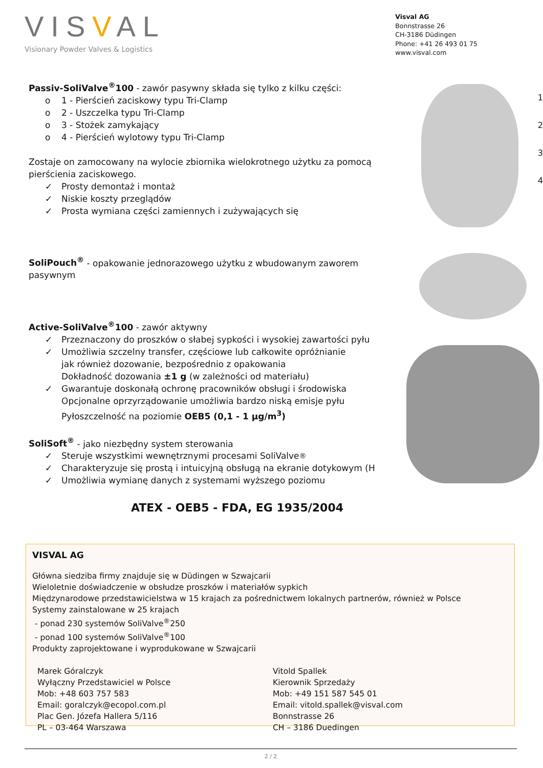VISVAL
Visionary Powder Valves & Logistics
Visval AG
Bonnstrasse 26
CH-3186 Düdingen
Phone: +41 26 493 01 75
www.visval.com
Passiv-SoliValve<sup>®</sup>100 - zawór pasywny składa się tylko z kilku części:
o 1 - Pierścień zaciskowy typu Tri-Clamp
o 2 - Uszczelka typu Tri-Clamp
o 3 - Stożek zamykający
o 4 - Pierścień wylotowy typu Tri-Clamp
Zostaje on zamocowany na wylocie zbiornika wielokrotnego użytku za pomocą pierścienia zaciskowego.
✓ Prosty demontaż i montaż
✓ Niskie koszty przeglądów
✓ Prosta wymiana części zamiennych i zużywających się
SoliPouch<sup>®</sup> - opakowanie jednorazowego użytku z wbudowanym zaworem pasywnym
Active-SoliValve<sup>®</sup>100 - zawór aktywny
✓ Przeznaczony do proszków o słabej sypkości i wysokiej zawartości pyłu
✓ Umożliwia szczelny transfer, częściowe lub całkowite opróżnianie
jak również dozowanie, bezpośrednio z opakowania
Dokładność dozowania ±1 g (w zależności od materiału)
✓ Gwarantuje doskonałą ochronę pracowników obsługi i środowiska
Opcjonalne oprzyrządowanie umożliwia bardzo niską emisje pyłu
Pyłoszczelność na poziomie OEB5 (0,1 - 1 µg/m<sup>3</sup>)
SoliSoft<sup>®</sup> - jako niezbędny system sterowania
✓ Steruje wszystkimi wewnętrznymi procesami SoliValve<sup>®</sup>
✓ Charakteryzuje się prostą i intuicyjną obsługą na ekranie dotykowym (H
✓ Umożliwia wymianę danych z systemami wyższego poziomu
ATEX - OEB5 - FDA, EG 1935/2004
1
2
3
4
VISVAL AG
Główna siedziba firmy znajduje się w Düdingen w Szwajcarii
Wieloletnie doświadczenie w obsłudze proszków i materiałów sypkich
Międzynarodowe przedstawicielstwa w 15 krajach za pośrednictwem lokalnych partnerów, również w Polsce
Systemy zainstalowane w 25 krajach
- ponad 230 systemów SoliValve<sup>®</sup>250
- ponad 100 systemów SoliValve<sup>®</sup>100
Produkty zaprojektowane i wyprodukowane w Szwajcarii
Marek Góralczyk
Wyłączny Przedstawiciel w Polsce
Mob: +48 603 757 583
Email: goralczyk@ecopol.com.pl
Plac Gen. Józefa Hallera 5/116
PL – 03-464 Warszawa
Vitold Spallek
Kierownik Sprzedaży
Mob: +49 151 587 545 01
Email: vitold.spallek@visval.com
Bonnstrasse 26
CH – 3186 Duedingen
2 / 2